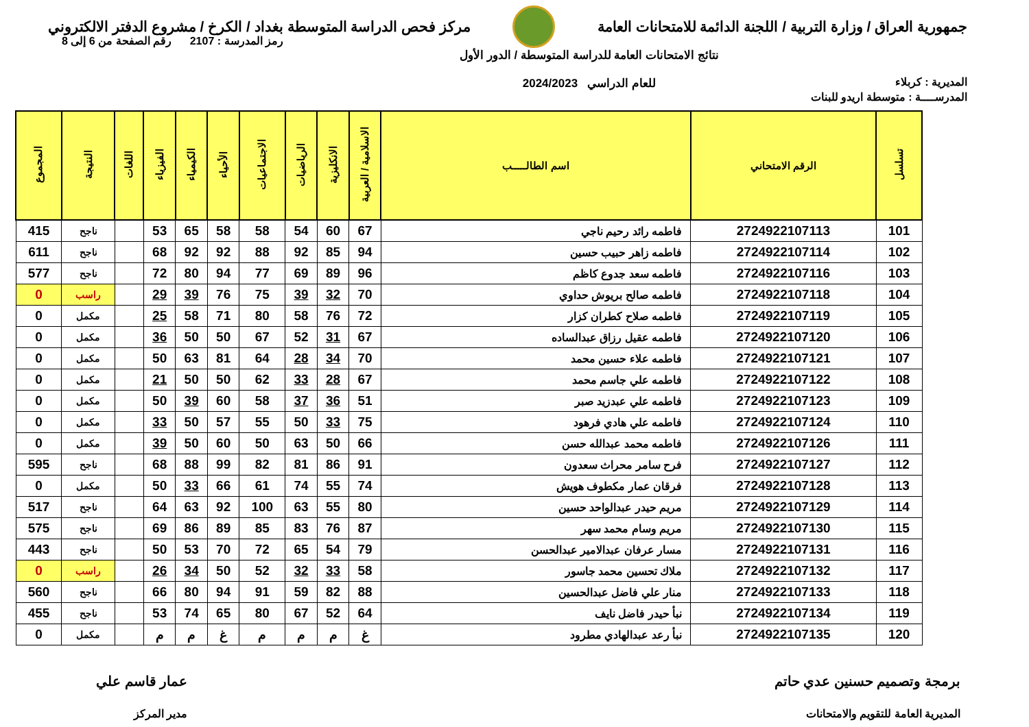جمهورية العراق / وزارة التربية / اللجنة الدائمة للامتحانات العامة
مركز فحص الدراسة المتوسطة بغداد / الكرخ / مشروع الدفتر الالكتروني
المديرية : كربلاء
نتائج الامتحانات العامة للدراسة المتوسطة / الدور الأول
للعام الدراسي 2024/2023
رمز المدرسة : 2107 رقم الصفحة من 6 إلى 8
المدرســــة : متوسطة اريدو للبنات
| تسلسل | الرقم الامتحاني | اسم الطالـــــب | الاسلامية / العربية | الانكليزية | الرياضيات | الاجتماعيات | الأحياء | الكيمياء | الفيزياء | اللغات | النتيجة | المجموع |
| --- | --- | --- | --- | --- | --- | --- | --- | --- | --- | --- | --- | --- |
| 101 | 2724922107113 | فاطمه رائد رحيم ناجي | 67 | 60 | 54 | 58 | 58 | 65 | 53 | | ناجح | 415 |
| 102 | 2724922107114 | فاطمه زاهر حبيب حسين | 94 | 85 | 92 | 88 | 92 | 92 | 68 | | ناجح | 611 |
| 103 | 2724922107116 | فاطمه سعد جدوع كاظم | 96 | 89 | 69 | 77 | 94 | 80 | 72 | | ناجح | 577 |
| 104 | 2724922107118 | فاطمه صالح بريوش حداوي | 70 | 32 | 39 | 75 | 76 | 39 | 29 | | راسب | 0 |
| 105 | 2724922107119 | فاطمه صلاح كطران كزار | 72 | 76 | 58 | 80 | 71 | 58 | 25 | | مكمل | 0 |
| 106 | 2724922107120 | فاطمه عقيل رزاق عبدالساده | 67 | 31 | 52 | 67 | 50 | 50 | 36 | | مكمل | 0 |
| 107 | 2724922107121 | فاطمه علاء حسين محمد | 70 | 34 | 28 | 64 | 81 | 63 | 50 | | مكمل | 0 |
| 108 | 2724922107122 | فاطمه علي جاسم محمد | 67 | 28 | 33 | 62 | 50 | 50 | 21 | | مكمل | 0 |
| 109 | 2724922107123 | فاطمه علي عبدزيد صبر | 51 | 36 | 37 | 58 | 60 | 39 | 50 | | مكمل | 0 |
| 110 | 2724922107124 | فاطمه علي هادي فرهود | 75 | 33 | 50 | 55 | 57 | 50 | 33 | | مكمل | 0 |
| 111 | 2724922107126 | فاطمه محمد عبدالله حسن | 66 | 50 | 63 | 50 | 60 | 50 | 39 | | مكمل | 0 |
| 112 | 2724922107127 | فرح سامر محراث سعدون | 91 | 86 | 81 | 82 | 99 | 88 | 68 | | ناجح | 595 |
| 113 | 2724922107128 | فرقان عمار مكطوف هويش | 74 | 55 | 74 | 61 | 66 | 33 | 50 | | مكمل | 0 |
| 114 | 2724922107129 | مريم حيدر عبدالواحد حسين | 80 | 55 | 63 | 100 | 92 | 63 | 64 | | ناجح | 517 |
| 115 | 2724922107130 | مريم وسام محمد سهر | 87 | 76 | 83 | 85 | 89 | 86 | 69 | | ناجح | 575 |
| 116 | 2724922107131 | مسار عرفان عبدالامير عبدالحسن | 79 | 54 | 65 | 72 | 70 | 53 | 50 | | ناجح | 443 |
| 117 | 2724922107132 | ملاك تحسين محمد جاسور | 58 | 33 | 32 | 52 | 50 | 34 | 26 | | راسب | 0 |
| 118 | 2724922107133 | منار علي فاضل عبدالحسين | 88 | 82 | 59 | 91 | 94 | 80 | 66 | | ناجح | 560 |
| 119 | 2724922107134 | نبأ حيدر فاضل نايف | 64 | 52 | 67 | 80 | 65 | 74 | 53 | | ناجح | 455 |
| 120 | 2724922107135 | نبأ رعد عبدالهادي مطرود | غ | م | م | م | غ | م | م | | مكمل | 0 |
برمجة وتصميم حسنين عدي حاتم
المديرية العامة للتقويم والامتحانات
عمار قاسم علي
مدير المركز